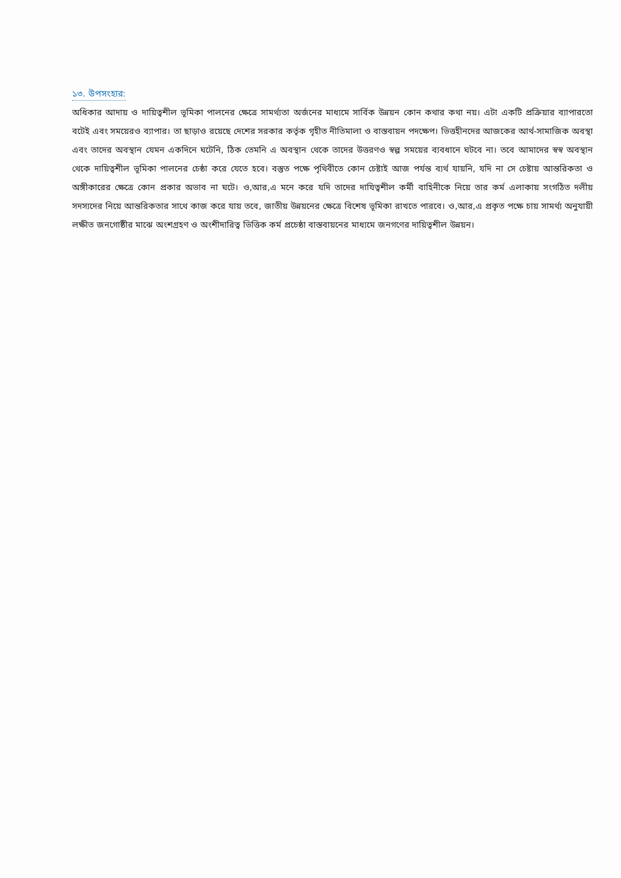১৩. উপসংহার:
অধিকার আদায় ও দায়িত্বশীল ভূমিকা পালনের ক্ষেত্রে সামর্থ্যতা অর্জনের মাধ্যমে সার্বিক উন্নয়ন কোন কথার কথা নয়। এটা একটি প্রক্রিয়ার ব্যাপারতো বটেই এবং সময়েরও ব্যাপার। তা ছাড়াও রয়েছে দেশের সরকার কর্তৃক গৃহীত নীতিমালা ও বাস্তবায়ন পদক্ষেপ। ভিত্তহীনদের আজকের আর্থ-সামাজিক অবস্থা এবং তাদের অবস্থান যেমন একদিনে ঘটেনি, ঠিক তেমনি এ অবস্থান থেকে তাদের উত্তরণও স্বল্প সময়ের ব্যবধানে ঘটবে না। তবে আমাদের স্বস্ব অবস্থান থেকে দায়িত্বশীল ভূমিকা পালনের চেষ্ঠা করে যেতে হবে। বস্তুত পক্ষে পৃথিবীতে কোন চেষ্টাই আজ পর্যন্ত ব্যর্থ যায়নি, যদি না সে চেষ্টায় আন্তরিকতা ও অঙ্গীকারের ক্ষেত্রে কোন প্রকার অভাব না ঘটে। ও,আর,এ মনে করে যদি তাদের দাযিত্বশীল কর্মী বাহিনীকে নিয়ে তার কর্ম এলাকায় সংগঠিত দলীয় সদস্যদের নিয়ে আন্তরিকতার সাথে কাজ করে যায় তবে, জাতীয় উন্নয়নের ক্ষেত্রে বিশেষ ভূমিকা রাখতে পারবে। ও,আর,এ প্রকৃত পক্ষে চায় সামর্থ্য অনুযায়ী লক্ষীত জনগোষ্ঠীর মাঝে অংশগ্রহণ ও অংশীদারিত্ব ভিত্তিক কর্ম প্রচেষ্ঠা বাস্তবায়নের মাধ্যমে জনগণের দায়িত্বশীল উন্নয়ন।